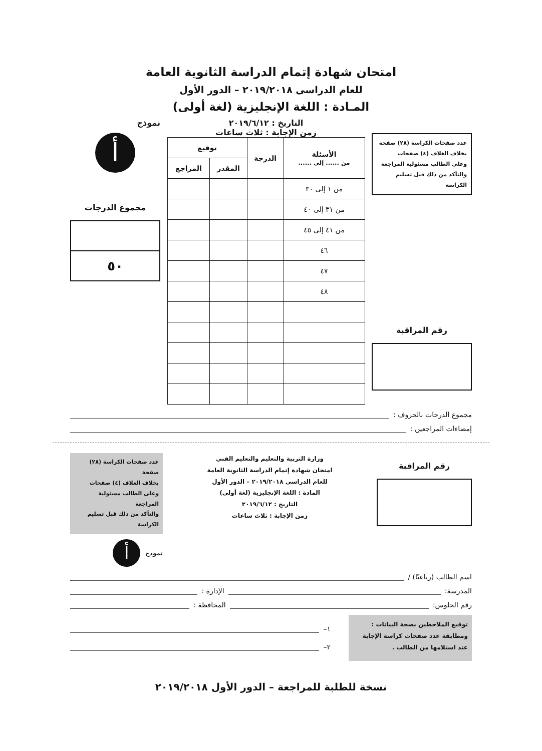امتحان شهادة إتمام الدراسة الثانوية العامة
للعام الدراسى ٢٠١٩/٢٠١٨ – الدور الأول
المـادة : اللغة الإنجليزية (لغة أولى)
عدد صفحات الكراسة (٢٨) صفحة
بخلاف الغلاف (٤) صفحات
وعلى الطالب مسئولية المراجعة
والتأكد من ذلك قبل تسليم الكراسة
رقم المراقبة
التاريخ : ٢٠١٩/٦/١٢
زمن الإجابة : ثلاث ساعات
| الأسئلة من ...... إلى ...... | الدرجة | توقيع | |
| --- | --- | --- | --- |
| | | المقدر | المراجع |
| من ١ إلى ٣٠ | | | |
| من ٣١ إلى ٤٠ | | | |
| من ٤١ إلى ٤٥ | | | |
| ٤٦ | | | |
| ٤٧ | | | |
| ٤٨ | | | |
نموذج
أ
مجموع الدرجات
٥٠
مجموع الدرجات بالحروف :
إمضاءات المراجعين :
رقم المراقبة
وزارة التربية والتعليم والتعليم الفني
امتحان شهادة إتمام الدراسة الثانوية العامة
للعام الدراسى ٢٠١٩/٢٠١٨ – الدور الأول
المادة : اللغة الإنجليزية (لغة أولى)
التاريخ : ٢٠١٩/٦/١٢
زمن الإجابة : ثلاث ساعات
عدد صفحات الكراسة (٢٨) صفحة
بخلاف الغلاف (٤) صفحات
وعلى الطالب مسئولية المراجعة
والتأكد من ذلك قبل تسليم الكراسة
نموذج
أ
اسم الطالب (رباعيًا) /
المدرسة: الإدارة :
رقم الجلوس: المحافظة :
توقيع الملاحظين بصحة البيانات :
ومطابقة عدد صفحات كراسة الإجابة
عند استلامها من الطالب .
١–
٢–
نسخة للطلبة للمراجعة – الدور الأول ٢٠١٩/٢٠١٨